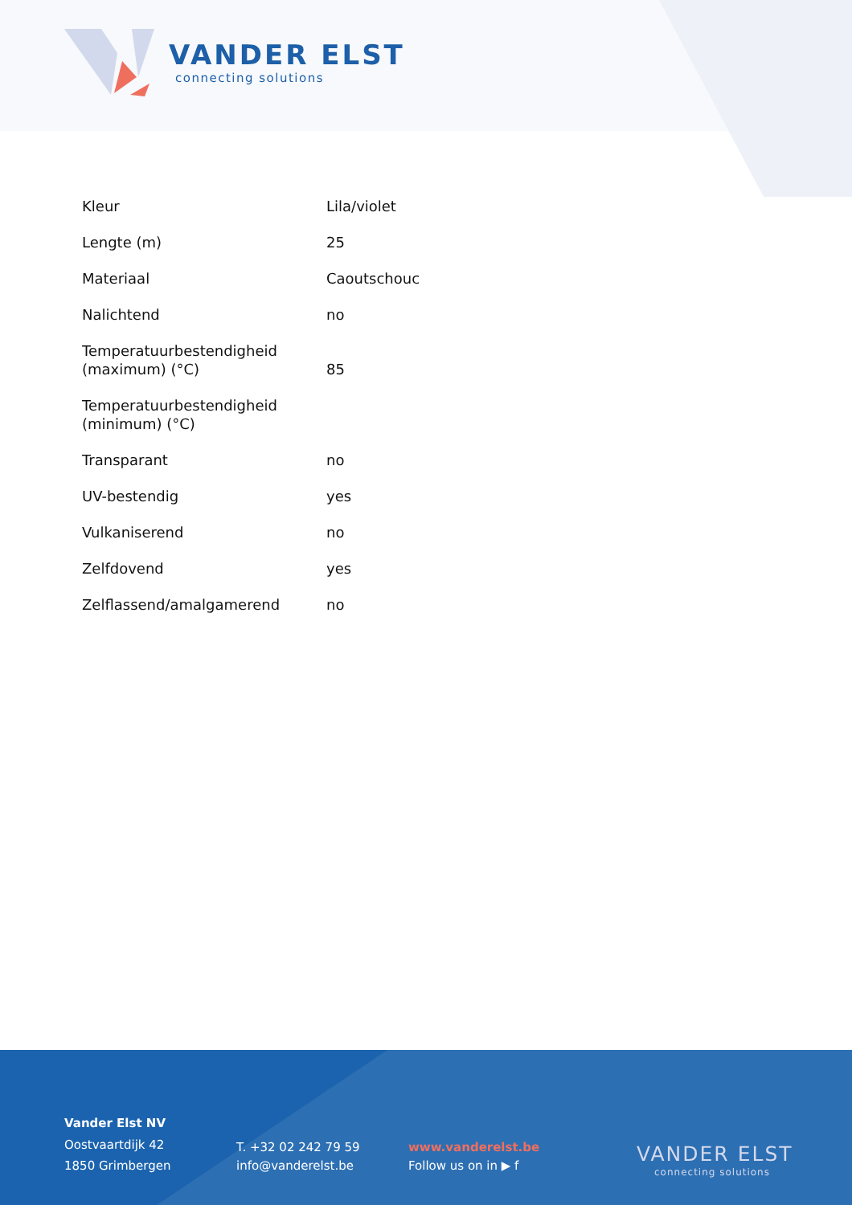VANDER ELST
connecting solutions
| Kleur | Lila/violet |
| Lengte (m) | 25 |
| Materiaal | Caoutschouc |
| Nalichtend | no |
| Temperatuurbestendigheid (maximum) (°C) | 85 |
| Temperatuurbestendigheid (minimum) (°C) | |
| Transparant | no |
| UV-bestendig | yes |
| Vulkaniserend | no |
| Zelfdovend | yes |
| Zelflassend/amalgamerend | no |
Vander Elst NV
Oostvaartdijk 42
1850 Grimbergen
T. +32 02 242 79 59
info@vanderelst.be
www.vanderelst.be
Follow us on in ▶ f
VANDER ELST
connecting solutions